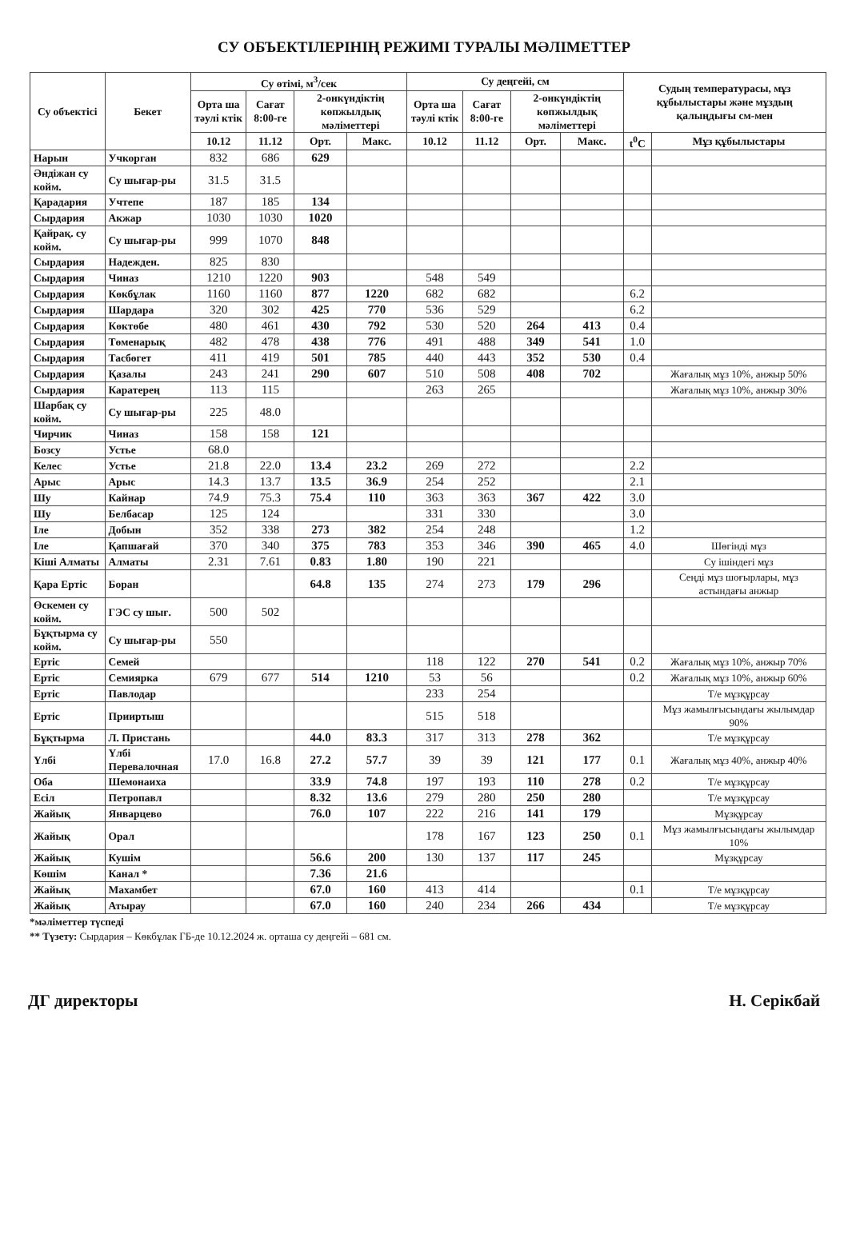СУ ОБЪЕКТІЛЕРІНІҢ РЕЖИМІ ТУРАЛЫ МӘЛІМЕТТЕР
| Су объектісі | Бекет | Су өтімі, м<sup>3</sup>/сек | | | | Су деңгейі, см | | | | Судың температурасы, мұз құбылыстары және мұздың қалыңдығы см-мен | |
| --- | --- | --- | --- | --- | --- | --- | --- | --- | --- | --- | --- |
| | | Орта ша тәулі ктік | Сағат 8:00-ге | 2-онкүндіктің көпжылдық мәліметтері | | Орта ша тәулі ктік | Сағат 8:00-ге | 2-онкүндіктің көпжылдық мәліметтері | | | |
| | | 10.12 | 11.12 | Орт. | Макс. | 10.12 | 11.12 | Орт. | Макс. | t<sup>0</sup>C | Мұз құбылыстары |
| Нарын | Учкорган | 832 | 686 | 629 | | | | | | | |
| Әндіжан су койм. | Су шығар-ры | 31.5 | 31.5 | | | | | | | | |
| Қарадария | Учтепе | 187 | 185 | 134 | | | | | | | |
| Сырдария | Акжар | 1030 | 1030 | 1020 | | | | | | | |
| Қайрақ. су койм. | Су шығар-ры | 999 | 1070 | 848 | | | | | | | |
| Сырдария | Надежден. | 825 | 830 | | | | | | | | |
| Сырдария | Чиназ | 1210 | 1220 | 903 | | 548 | 549 | | | | |
| Сырдария | Көкбұлак | 1160 | 1160 | 877 | 1220 | 682 | 682 | | | 6.2 | |
| Сырдария | Шардара | 320 | 302 | 425 | 770 | 536 | 529 | | | 6.2 | |
| Сырдария | Көктөбе | 480 | 461 | 430 | 792 | 530 | 520 | 264 | 413 | 0.4 | |
| Сырдария | Төменарық | 482 | 478 | 438 | 776 | 491 | 488 | 349 | 541 | 1.0 | |
| Сырдария | Тасбөгет | 411 | 419 | 501 | 785 | 440 | 443 | 352 | 530 | 0.4 | |
| Сырдария | Қазалы | 243 | 241 | 290 | 607 | 510 | 508 | 408 | 702 | | Жағалық мұз 10%, анжыр 50% |
| Сырдария | Каратерең | 113 | 115 | | | 263 | 265 | | | | Жағалық мұз 10%, анжыр 30% |
| Шарбақ су койм. | Су шығар-ры | 225 | 48.0 | | | | | | | | |
| Чирчик | Чиназ | 158 | 158 | 121 | | | | | | | |
| Бозсу | Устье | 68.0 | | | | | | | | | |
| Келес | Устье | 21.8 | 22.0 | 13.4 | 23.2 | 269 | 272 | | | 2.2 | |
| Арыс | Арыс | 14.3 | 13.7 | 13.5 | 36.9 | 254 | 252 | | | 2.1 | |
| Шу | Кайнар | 74.9 | 75.3 | 75.4 | 110 | 363 | 363 | 367 | 422 | 3.0 | |
| Шу | Белбасар | 125 | 124 | | | 331 | 330 | | | 3.0 | |
| Іле | Добын | 352 | 338 | 273 | 382 | 254 | 248 | | | 1.2 | |
| Іле | Қапшағай | 370 | 340 | 375 | 783 | 353 | 346 | 390 | 465 | 4.0 | Шөгінді мұз |
| Кіші Алматы | Алматы | 2.31 | 7.61 | 0.83 | 1.80 | 190 | 221 | | | | Су ішіндегі мұз |
| Қара Ертіс | Боран | | | 64.8 | 135 | 274 | 273 | 179 | 296 | | Сеңді мұз шоғырлары, мұз астындағы анжыр |
| Өскемен су койм. | ГЭС су шығ. | 500 | 502 | | | | | | | | |
| Бұқтырма су койм. | Су шығар-ры | 550 | | | | | | | | | |
| Ертіс | Семей | | | | | 118 | 122 | 270 | 541 | 0.2 | Жағалық мұз 10%, анжыр 70% |
| Ертіс | Семиярка | 679 | 677 | 514 | 1210 | 53 | 56 | | | 0.2 | Жағалық мұз 10%, анжыр 60% |
| Ертіс | Павлодар | | | | | 233 | 254 | | | | Т/е мұзқұрсау |
| Ертіс | Прииртыш | | | | | 515 | 518 | | | | Мұз жамылғысындағы жылымдар 90% |
| Бұқтырма | Л. Пристань | | | 44.0 | 83.3 | 317 | 313 | 278 | 362 | | Т/е мұзқұрсау |
| Үлбі | Үлбі Перевалочная | 17.0 | 16.8 | 27.2 | 57.7 | 39 | 39 | 121 | 177 | 0.1 | Жағалық мұз 40%, анжыр 40% |
| Оба | Шемонаиха | | | 33.9 | 74.8 | 197 | 193 | 110 | 278 | 0.2 | Т/е мұзқұрсау |
| Есіл | Петропавл | | | 8.32 | 13.6 | 279 | 280 | 250 | 280 | | Т/е мұзқұрсау |
| Жайық | Январцево | | | 76.0 | 107 | 222 | 216 | 141 | 179 | | Мұзқұрсау |
| Жайық | Орал | | | | | 178 | 167 | 123 | 250 | 0.1 | Мұз жамылғысындағы жылымдар 10% |
| Жайық | Кушім | | | 56.6 | 200 | 130 | 137 | 117 | 245 | | Мұзқұрсау |
| Көшім | Канал * | | | 7.36 | 21.6 | | | | | | |
| Жайық | Махамбет | | | 67.0 | 160 | 413 | 414 | | | 0.1 | Т/е мұзқұрсау |
| Жайық | Атырау | | | 67.0 | 160 | 240 | 234 | 266 | 434 | | Т/е мұзқұрсау |
*мәліметтер түспеді
** Түзету: Сырдария – Көкбұлак ГБ-де 10.12.2024 ж. орташа су деңгейі – 681 см.
ДГ директоры Н. Серікбай